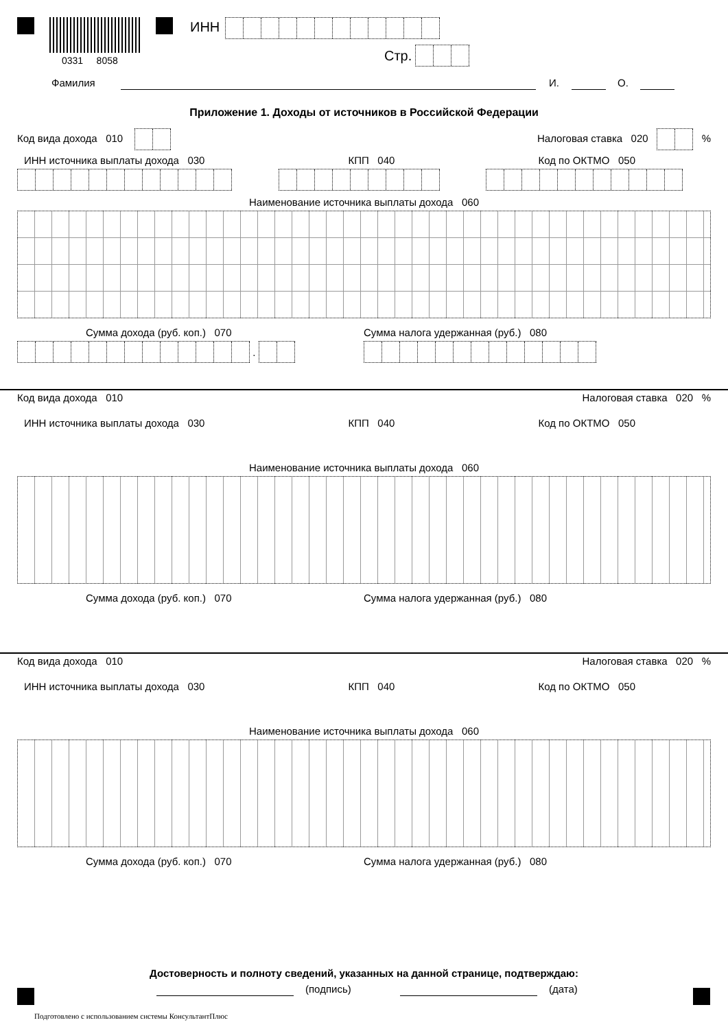0331 8058
ИНН
Стр.
Фамилия И. О.
Приложение 1. Доходы от источников в Российской Федерации
Код вида дохода 010 Налоговая ставка 020 %
ИНН источника выплаты дохода 030 КПП 040 Код по ОКТМО 050
Наименование источника выплаты дохода 060
Сумма дохода (руб. коп.) 070 Сумма налога удержанная (руб.) 080
.
Код вида дохода 010 Налоговая ставка 020 %
ИНН источника выплаты дохода 030 КПП 040 Код по ОКТМО 050
Наименование источника выплаты дохода 060
Сумма дохода (руб. коп.) 070 Сумма налога удержанная (руб.) 080
Код вида дохода 010 Налоговая ставка 020 %
ИНН источника выплаты дохода 030 КПП 040 Код по ОКТМО 050
Наименование источника выплаты дохода 060
Сумма дохода (руб. коп.) 070 Сумма налога удержанная (руб.) 080
Достоверность и полноту сведений, указанных на данной странице, подтверждаю:
(подпись) (дата)
Подготовлено с использованием системы КонсультантПлюс